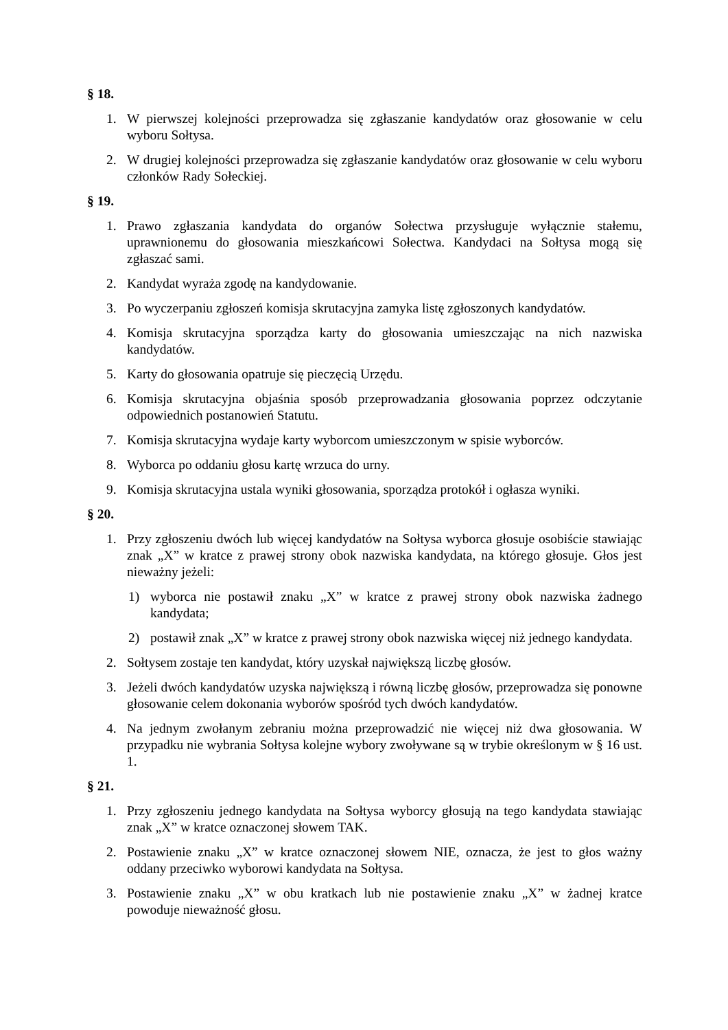§ 18.
1. W pierwszej kolejności przeprowadza się zgłaszanie kandydatów oraz głosowanie w celu wyboru Sołtysa.
2. W drugiej kolejności przeprowadza się zgłaszanie kandydatów oraz głosowanie w celu wyboru członków Rady Sołeckiej.
§ 19.
1. Prawo zgłaszania kandydata do organów Sołectwa przysługuje wyłącznie stałemu, uprawnionemu do głosowania mieszkańcowi Sołectwa. Kandydaci na Sołtysa mogą się zgłaszać sami.
2. Kandydat wyraża zgodę na kandydowanie.
3. Po wyczerpaniu zgłoszeń komisja skrutacyjna zamyka listę zgłoszonych kandydatów.
4. Komisja skrutacyjna sporządza karty do głosowania umieszczając na nich nazwiska kandydatów.
5. Karty do głosowania opatruje się pieczęcią Urzędu.
6. Komisja skrutacyjna objaśnia sposób przeprowadzania głosowania poprzez odczytanie odpowiednich postanowień Statutu.
7. Komisja skrutacyjna wydaje karty wyborcom umieszczonym w spisie wyborców.
8. Wyborca po oddaniu głosu kartę wrzuca do urny.
9. Komisja skrutacyjna ustala wyniki głosowania, sporządza protokół i ogłasza wyniki.
§ 20.
1. Przy zgłoszeniu dwóch lub więcej kandydatów na Sołtysa wyborca głosuje osobiście stawiając znak „X” w kratce z prawej strony obok nazwiska kandydata, na którego głosuje. Głos jest nieważny jeżeli:
1) wyborca nie postawił znaku „X” w kratce z prawej strony obok nazwiska żadnego kandydata;
2) postawił znak „X” w kratce z prawej strony obok nazwiska więcej niż jednego kandydata.
2. Sołtysem zostaje ten kandydat, który uzyskał największą liczbę głosów.
3. Jeżeli dwóch kandydatów uzyska największą i równą liczbę głosów, przeprowadza się ponowne głosowanie celem dokonania wyborów spośród tych dwóch kandydatów.
4. Na jednym zwołanym zebraniu można przeprowadzić nie więcej niż dwa głosowania. W przypadku nie wybrania Sołtysa kolejne wybory zwoływane są w trybie określonym w § 16 ust. 1.
§ 21.
1. Przy zgłoszeniu jednego kandydata na Sołtysa wyborcy głosują na tego kandydata stawiając znak „X” w kratce oznaczonej słowem TAK.
2. Postawienie znaku „X” w kratce oznaczonej słowem NIE, oznacza, że jest to głos ważny oddany przeciwko wyborowi kandydata na Sołtysa.
3. Postawienie znaku „X” w obu kratkach lub nie postawienie znaku „X” w żadnej kratce powoduje nieważność głosu.